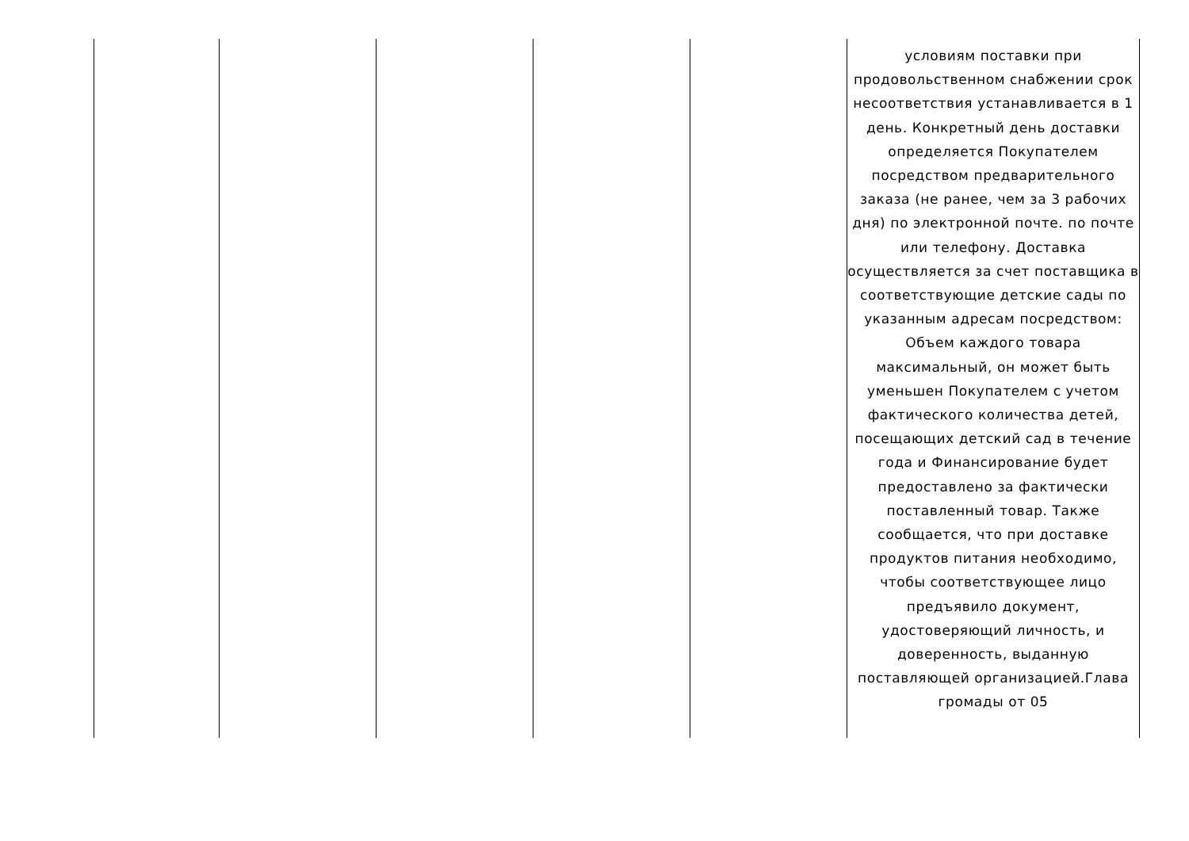| | | | | | условиям поставки при продовольственном снабжении срок несоответствия устанавливается в 1 день. Конкретный день доставки определяется Покупателем посредством предварительного заказа (не ранее, чем за 3 рабочих дня) по электронной почте. по почте или телефону. Доставка осуществляется за счет поставщика в соответствующие детские сады по указанным адресам посредством: Объем каждого товара максимальный, он может быть уменьшен Покупателем с учетом фактического количества детей, посещающих детский сад в течение года и Финансирование будет предоставлено за фактически поставленный товар. Также сообщается, что при доставке продуктов питания необходимо, чтобы соответствующее лицо предъявило документ, удостоверяющий личность, и доверенность, выданную поставляющей организацией.Глава громады от 05 |